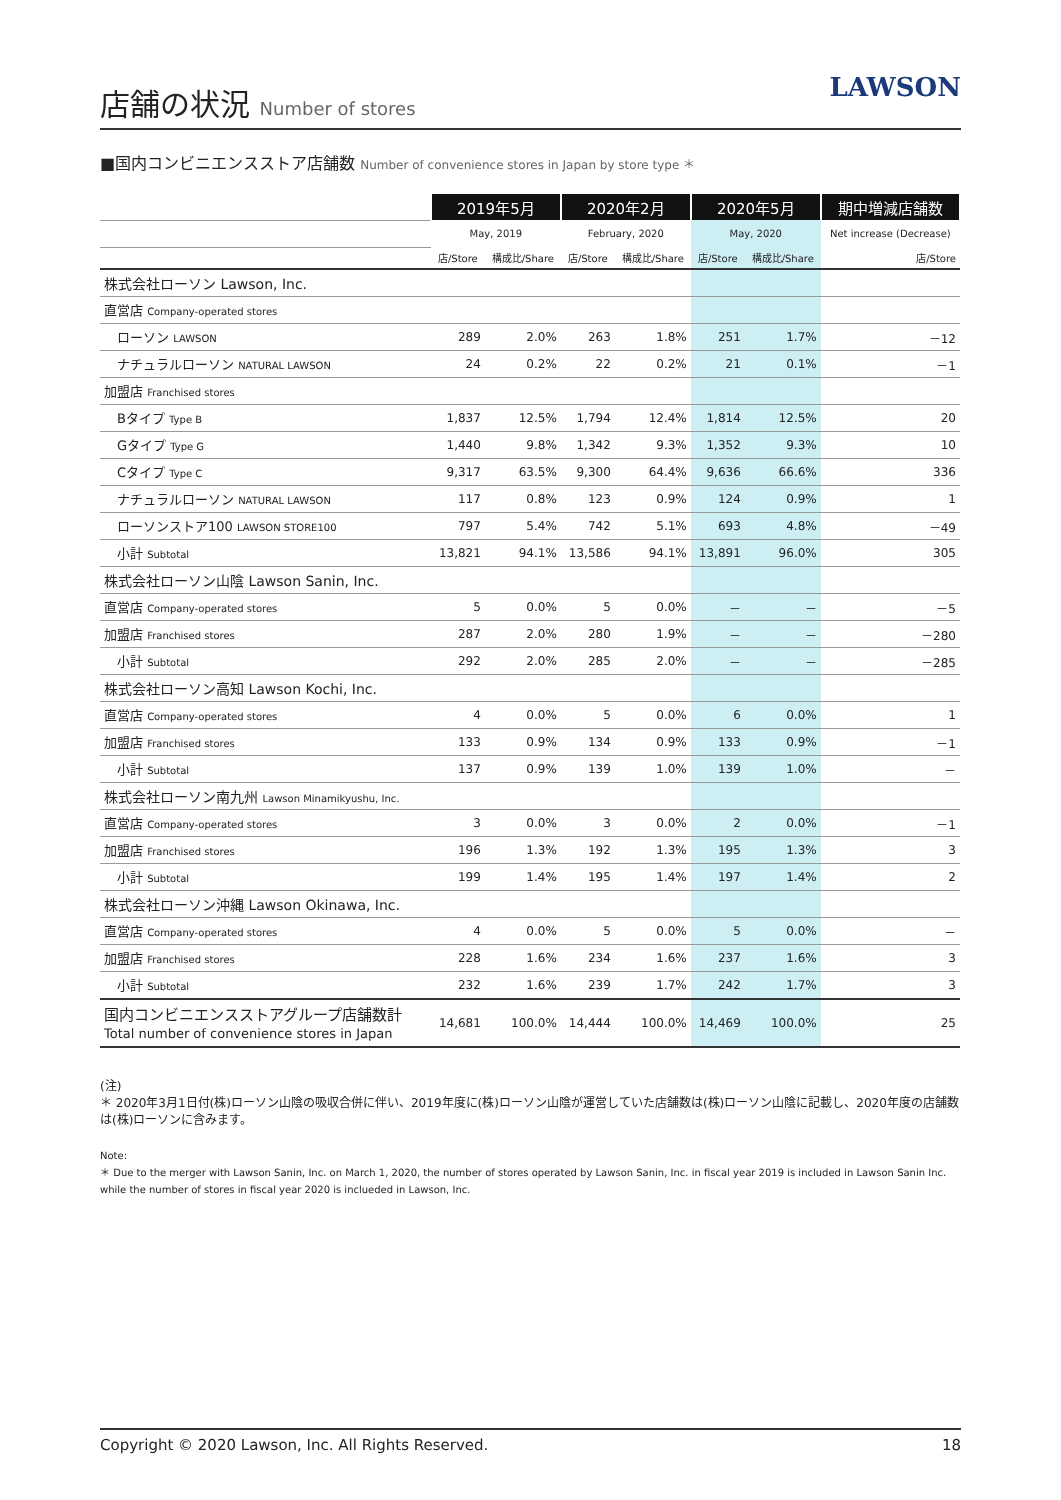店舗の状況 Number of stores
LAWSON
■国内コンビニエンスストア店舗数 Number of convenience stores in Japan by store type ＊
| | 2019年5月 | | 2020年2月 | | 2020年5月 | | 期中増減店舗数 |
| --- | --- | --- | --- | --- | --- | --- | --- |
| | May, 2019 | | February, 2020 | | May, 2020 | | Net increase (Decrease) |
| | 店/Store | 構成比/Share | 店/Store | 構成比/Share | 店/Store | 構成比/Share | 店/Store |
| 株式会社ローソン Lawson, Inc. | | | | | | | |
| 直営店 Company-operated stores | | | | | | | |
| ローソン LAWSON | 289 | 2.0% | 263 | 1.8% | 251 | 1.7% | －12 |
| ナチュラルローソン NATURAL LAWSON | 24 | 0.2% | 22 | 0.2% | 21 | 0.1% | －1 |
| 加盟店 Franchised stores | | | | | | | |
| Bタイプ Type B | 1,837 | 12.5% | 1,794 | 12.4% | 1,814 | 12.5% | 20 |
| Gタイプ Type G | 1,440 | 9.8% | 1,342 | 9.3% | 1,352 | 9.3% | 10 |
| Cタイプ Type C | 9,317 | 63.5% | 9,300 | 64.4% | 9,636 | 66.6% | 336 |
| ナチュラルローソン NATURAL LAWSON | 117 | 0.8% | 123 | 0.9% | 124 | 0.9% | 1 |
| ローソンストア100 LAWSON STORE100 | 797 | 5.4% | 742 | 5.1% | 693 | 4.8% | －49 |
| 小計 Subtotal | 13,821 | 94.1% | 13,586 | 94.1% | 13,891 | 96.0% | 305 |
| 株式会社ローソン山陰 Lawson Sanin, Inc. | | | | | | | |
| 直営店 Company-operated stores | 5 | 0.0% | 5 | 0.0% | － | － | －5 |
| 加盟店 Franchised stores | 287 | 2.0% | 280 | 1.9% | － | － | －280 |
| 小計 Subtotal | 292 | 2.0% | 285 | 2.0% | － | － | －285 |
| 株式会社ローソン高知 Lawson Kochi, Inc. | | | | | | | |
| 直営店 Company-operated stores | 4 | 0.0% | 5 | 0.0% | 6 | 0.0% | 1 |
| 加盟店 Franchised stores | 133 | 0.9% | 134 | 0.9% | 133 | 0.9% | －1 |
| 小計 Subtotal | 137 | 0.9% | 139 | 1.0% | 139 | 1.0% | － |
| 株式会社ローソン南九州 Lawson Minamikyushu, Inc. | | | | | | | |
| 直営店 Company-operated stores | 3 | 0.0% | 3 | 0.0% | 2 | 0.0% | －1 |
| 加盟店 Franchised stores | 196 | 1.3% | 192 | 1.3% | 195 | 1.3% | 3 |
| 小計 Subtotal | 199 | 1.4% | 195 | 1.4% | 197 | 1.4% | 2 |
| 株式会社ローソン沖縄 Lawson Okinawa, Inc. | | | | | | | |
| 直営店 Company-operated stores | 4 | 0.0% | 5 | 0.0% | 5 | 0.0% | － |
| 加盟店 Franchised stores | 228 | 1.6% | 234 | 1.6% | 237 | 1.6% | 3 |
| 小計 Subtotal | 232 | 1.6% | 239 | 1.7% | 242 | 1.7% | 3 |
| 国内コンビニエンスストアグループ店舗数計 Total number of convenience stores in Japan | 14,681 | 100.0% | 14,444 | 100.0% | 14,469 | 100.0% | 25 |
(注)
＊ 2020年3月1日付(株)ローソン山陰の吸収合併に伴い、2019年度に(株)ローソン山陰が運営していた店舗数は(株)ローソン山陰に記載し、2020年度の店舗数は(株)ローソンに含みます。
Note:
＊ Due to the merger with Lawson Sanin, Inc. on March 1, 2020, the number of stores operated by Lawson Sanin, Inc. in fiscal year 2019 is included in Lawson Sanin Inc. while the number of stores in fiscal year 2020 is inclueded in Lawson, Inc.
Copyright © 2020 Lawson, Inc. All Rights Reserved. 18